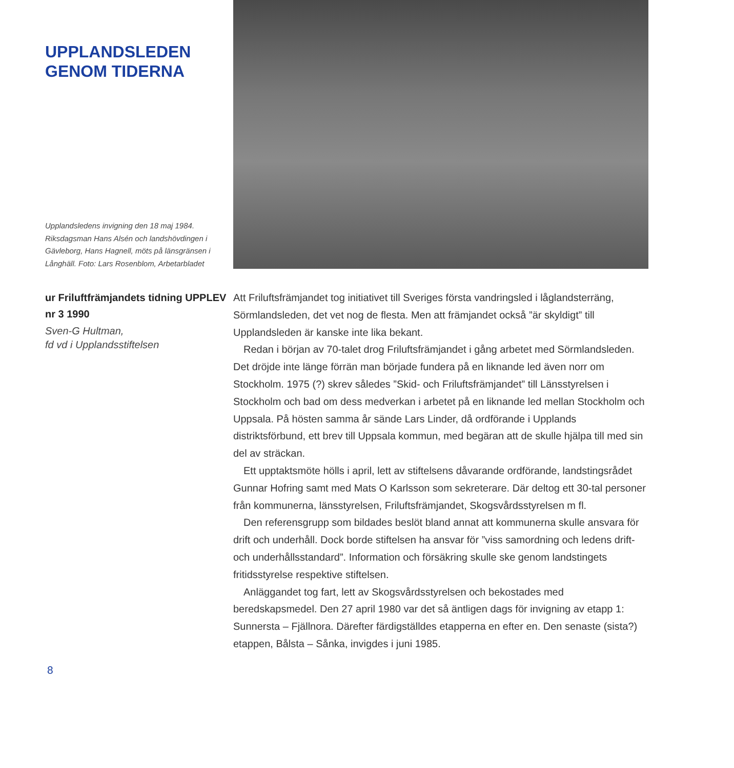UPPLANDSLEDEN
GENOM TIDERNA
Upplandsledens invigning den 18 maj 1984. Riksdagsman Hans Alsén och landshövdingen i Gävleborg, Hans Hagnell, möts på länsgränsen i Långhäll. Foto: Lars Rosenblom, Arbetarbladet
ur Friluftfrämjandets tidning UPPLEV nr 3 1990
Sven-G Hultman,
fd vd i Upplandsstiftelsen
Att Friluftsfrämjandet tog initiativet till Sveriges första vandringsled i låglandsterräng, Sörmlandsleden, det vet nog de flesta. Men att främjandet också ”är skyldigt” till Upplandsleden är kanske inte lika bekant.
Redan i början av 70-talet drog Friluftsfrämjandet i gång arbetet med Sörmlandsleden. Det dröjde inte länge förrän man började fundera på en liknande led även norr om Stockholm. 1975 (?) skrev således ”Skid- och Friluftsfrämjandet” till Länsstyrelsen i Stockholm och bad om dess medverkan i arbetet på en liknande led mellan Stockholm och Uppsala. På hösten samma år sände Lars Linder, då ordförande i Upplands distriktsförbund, ett brev till Uppsala kommun, med begäran att de skulle hjälpa till med sin del av sträckan.
Ett upptaktsmöte hölls i april, lett av stiftelsens dåvarande ordförande, landstingsrådet Gunnar Hofring samt med Mats O Karlsson som sekreterare. Där deltog ett 30-tal personer från kommunerna, länsstyrelsen, Friluftsfrämjandet, Skogsvårdsstyrelsen m fl.
Den referensgrupp som bildades beslöt bland annat att kommunerna skulle ansvara för drift och underhåll. Dock borde stiftelsen ha ansvar för ”viss samordning och ledens drift- och underhållsstandard”. Information och försäkring skulle ske genom landstingets fritidsstyrelse respektive stiftelsen.
Anläggandet tog fart, lett av Skogsvårdsstyrelsen och bekostades med beredskapsmedel. Den 27 april 1980 var det så äntligen dags för invigning av etapp 1: Sunnersta – Fjällnora. Därefter färdigställdes etapperna en efter en. Den senaste (sista?) etappen, Bålsta – Sånka, invigdes i juni 1985.
8